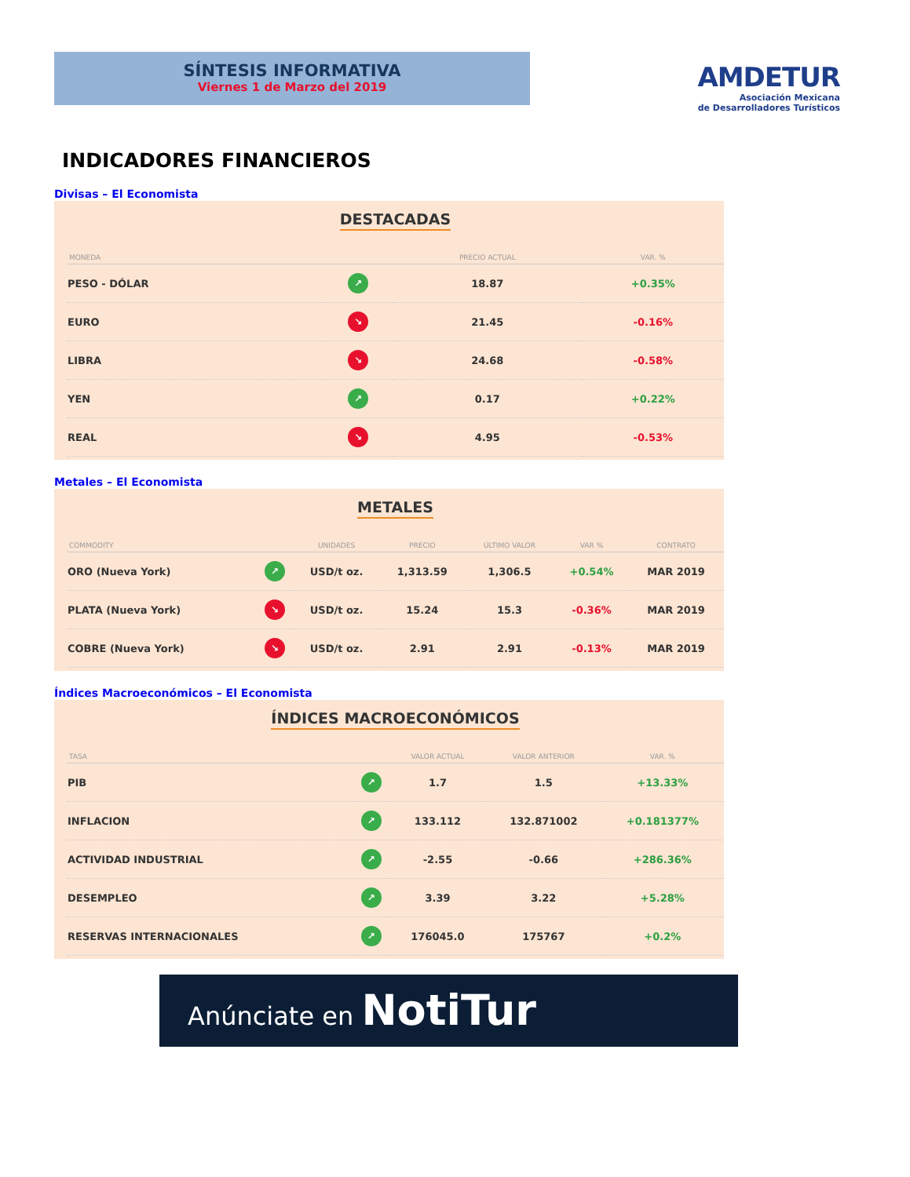SÍNTESIS INFORMATIVA
Viernes 1 de Marzo del 2019
AMDETUR
Asociación Mexicana
de Desarrolladores Turísticos
INDICADORES FINANCIEROS
Divisas – El Economista
DESTACADAS
| MONEDA | | PRECIO ACTUAL | VAR. % |
| --- | --- | --- | --- |
| PESO - DÓLAR | ↗ | 18.87 | +0.35% |
| EURO | ↘ | 21.45 | -0.16% |
| LIBRA | ↘ | 24.68 | -0.58% |
| YEN | ↗ | 0.17 | +0.22% |
| REAL | ↘ | 4.95 | -0.53% |
Metales – El Economista
METALES
| COMMODITY | | UNIDADES | PRECIO | ÚLTIMO VALOR | VAR % | CONTRATO |
| --- | --- | --- | --- | --- | --- | --- |
| ORO (Nueva York) | ↗ | USD/t oz. | 1,313.59 | 1,306.5 | +0.54% | MAR 2019 |
| PLATA (Nueva York) | ↘ | USD/t oz. | 15.24 | 15.3 | -0.36% | MAR 2019 |
| COBRE (Nueva York) | ↘ | USD/t oz. | 2.91 | 2.91 | -0.13% | MAR 2019 |
Índices Macroeconómicos – El Economista
ÍNDICES MACROECONÓMICOS
| TASA | | VALOR ACTUAL | VALOR ANTERIOR | VAR. % |
| --- | --- | --- | --- | --- |
| PIB | ↗ | 1.7 | 1.5 | +13.33% |
| INFLACION | ↗ | 133.112 | 132.871002 | +0.181377% |
| ACTIVIDAD INDUSTRIAL | ↗ | -2.55 | -0.66 | +286.36% |
| DESEMPLEO | ↗ | 3.39 | 3.22 | +5.28% |
| RESERVAS INTERNACIONALES | ↗ | 176045.0 | 175767 | +0.2% |
Anúnciate en NotiTur